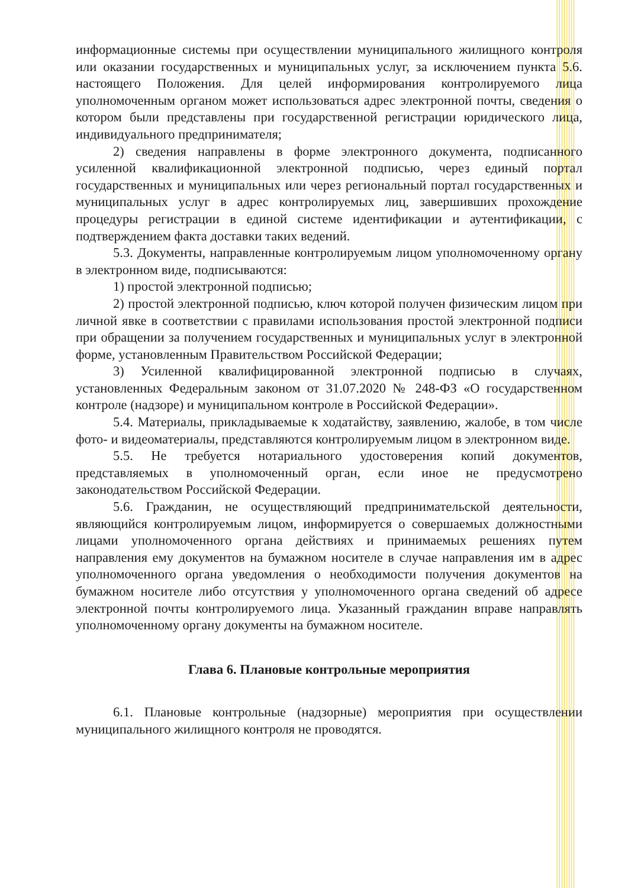информационные системы при осуществлении муниципального жилищного контроля или оказании государственных и муниципальных услуг, за исключением пункта 5.6. настоящего Положения. Для целей информирования контролируемого лица уполномоченным органом может использоваться адрес электронной почты, сведения о котором были представлены при государственной регистрации юридического лица, индивидуального предпринимателя;
2) сведения направлены в форме электронного документа, подписанного усиленной квалификационной электронной подписью, через единый портал государственных и муниципальных или через региональный портал государственных и муниципальных услуг в адрес контролируемых лиц, завершивших прохождение процедуры регистрации в единой системе идентификации и аутентификации, с подтверждением факта доставки таких ведений.
5.3. Документы, направленные контролируемым лицом уполномоченному органу в электронном виде, подписываются:
1) простой электронной подписью;
2) простой электронной подписью, ключ которой получен физическим лицом при личной явке в соответствии с правилами использования простой электронной подписи при обращении за получением государственных и муниципальных услуг в электронной форме, установленным Правительством Российской Федерации;
3) Усиленной квалифицированной электронной подписью в случаях, установленных Федеральным законом от 31.07.2020 № 248-ФЗ «О государственном контроле (надзоре) и муниципальном контроле в Российской Федерации».
5.4. Материалы, прикладываемые к ходатайству, заявлению, жалобе, в том числе фото- и видеоматериалы, представляются контролируемым лицом в электронном виде.
5.5. Не требуется нотариального удостоверения копий документов, представляемых в уполномоченный орган, если иное не предусмотрено законодательством Российской Федерации.
5.6. Гражданин, не осуществляющий предпринимательской деятельности, являющийся контролируемым лицом, информируется о совершаемых должностными лицами уполномоченного органа действиях и принимаемых решениях путем направления ему документов на бумажном носителе в случае направления им в адрес уполномоченного органа уведомления о необходимости получения документов на бумажном носителе либо отсутствия у уполномоченного органа сведений об адресе электронной почты контролируемого лица. Указанный гражданин вправе направлять уполномоченному органу документы на бумажном носителе.
Глава 6. Плановые контрольные мероприятия
6.1. Плановые контрольные (надзорные) мероприятия при осуществлении муниципального жилищного контроля не проводятся.